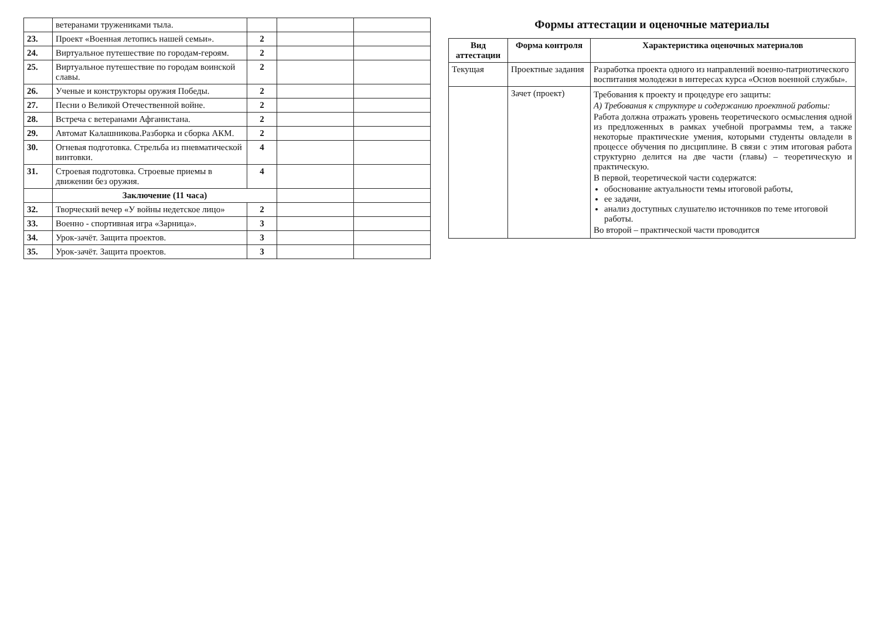| | ветеранами тружениками тыла. | | | |
| 23. | Проект «Военная летопись нашей семьи». | 2 | | |
| 24. | Виртуальное путешествие по городам-героям. | 2 | | |
| 25. | Виртуальное путешествие по городам воинской славы. | 2 | | |
| 26. | Ученые и конструкторы оружия Победы. | 2 | | |
| 27. | Песни о Великой Отечественной войне. | 2 | | |
| 28. | Встреча с ветеранами Афганистана. | 2 | | |
| 29. | Автомат Калашникова.Разборка и сборка АКМ. | 2 | | |
| 30. | Огневая подготовка. Стрельба из пневматической винтовки. | 4 | | |
| 31. | Строевая подготовка. Строевые приемы в движении без оружия. | 4 | | |
| | Заключение (11 часа) | | | |
| 32. | Творческий вечер «У войны недетское лицо» | 2 | | |
| 33. | Военно - спортивная игра «Зарница». | 3 | | |
| 34. | Урок-зачёт. Защита проектов. | 3 | | |
| 35. | Урок-зачёт. Защита проектов. | 3 | | |
Формы аттестации и оценочные материалы
| Вид аттестации | Форма контроля | Характеристика оценочных материалов |
| --- | --- | --- |
| Текущая | Проектные задания | Разработка проекта одного из направлений военно-патриотического воспитания молодежи в интересах курса «Основ военной службы». |
| | Зачет (проект) | Требования к проекту и процедуре его защиты: А) Требования к структуре и содержанию проектной работы: Работа должна отражать уровень теоретического осмысления одной из предложенных в рамках учебной программы тем, а также некоторые практические умения, которыми студенты овладели в процессе обучения по дисциплине. В связи с этим итоговая работа структурно делится на две части (главы) – теоретическую и практическую. В первой, теоретической части содержатся: обоснование актуальности темы итоговой работы, ее задачи, анализ доступных слушателю источников по теме итоговой работы. Во второй – практической части проводится |